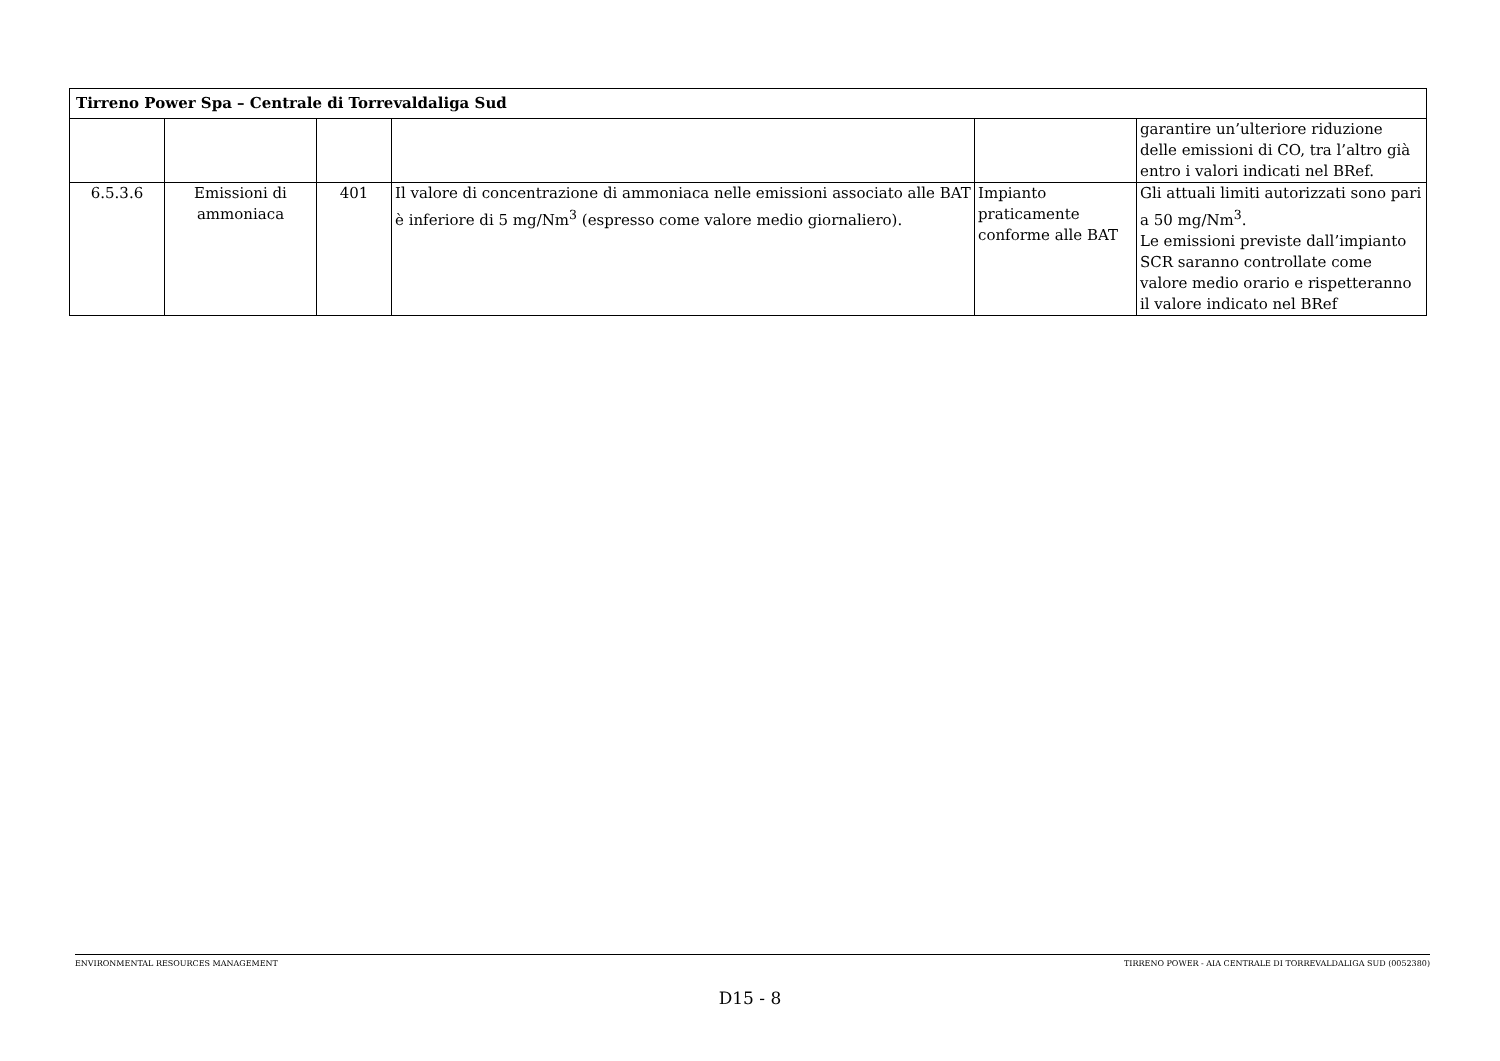| Tirreno Power Spa – Centrale di Torrevaldaliga Sud | | | | | |
| --- | --- | --- | --- | --- | --- |
| | | | | | garantire un’ulteriore riduzione delle emissioni di CO, tra l’altro già entro i valori indicati nel BRef. |
| 6.5.3.6 | Emissioni di ammoniaca | 401 | Il valore di concentrazione di ammoniaca nelle emissioni associato alle BAT è inferiore di 5 mg/Nm<sup>3</sup> (espresso come valore medio giornaliero). | Impianto praticamente conforme alle BAT | Gli attuali limiti autorizzati sono pari a 50 mg/Nm<sup>3</sup>. Le emissioni previste dall’impianto SCR saranno controllate come valore medio orario e rispetteranno il valore indicato nel BRef |
ENVIRONMENTAL RESOURCES MANAGEMENT TIRRENO POWER - AIA CENTRALE DI TORREVALDALIGA SUD (0052380)
D15 - 8